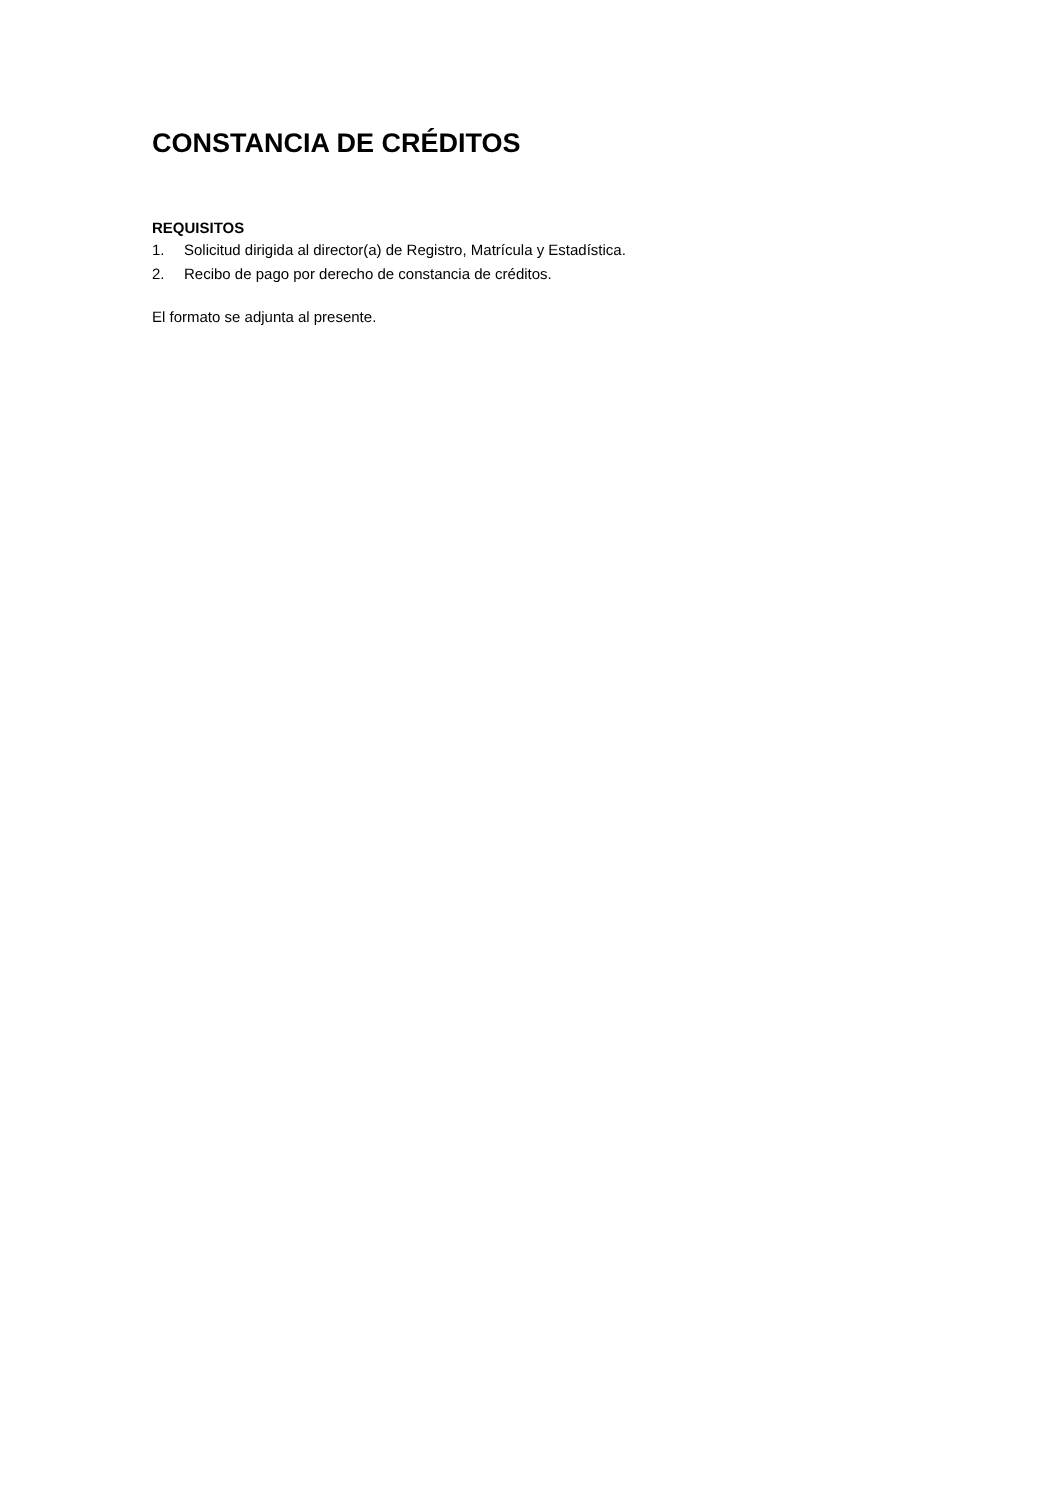CONSTANCIA DE CRÉDITOS
REQUISITOS
1. Solicitud dirigida al director(a) de Registro, Matrícula y Estadística.
2. Recibo de pago por derecho de constancia de créditos.
El formato se adjunta al presente.